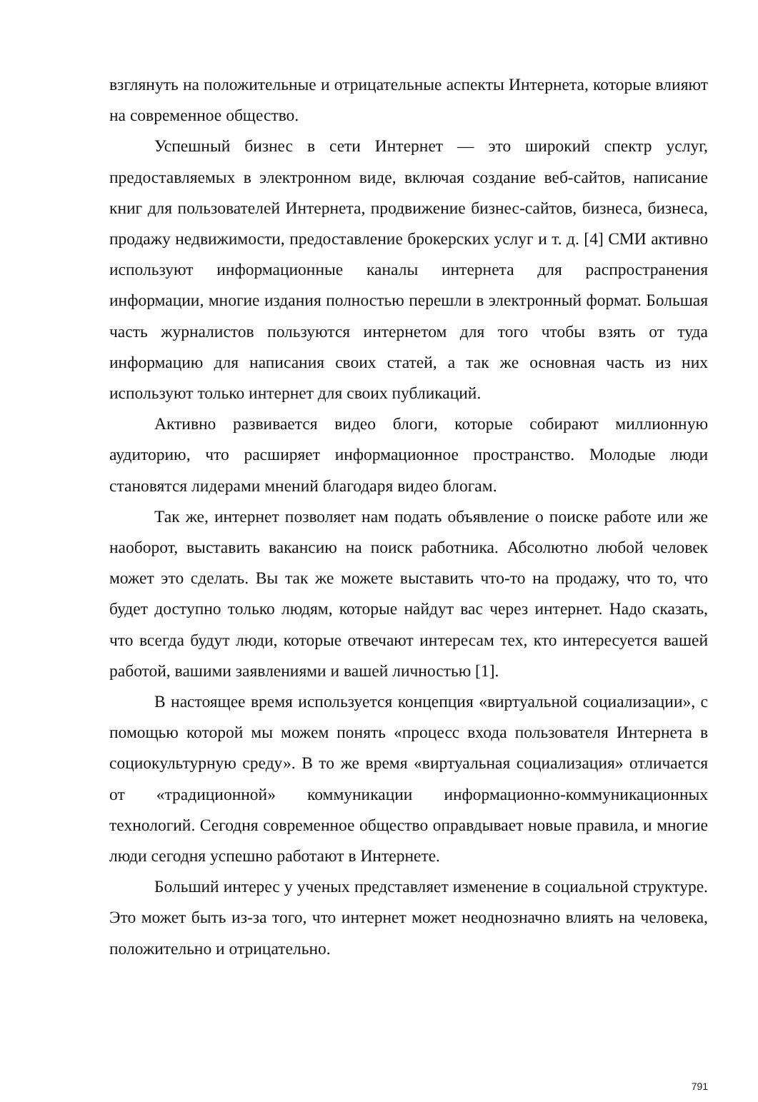взглянуть на положительные и отрицательные аспекты Интернета, которые влияют на современное общество.
Успешный бизнес в сети Интернет — это широкий спектр услуг, предоставляемых в электронном виде, включая создание веб-сайтов, написание книг для пользователей Интернета, продвижение бизнес-сайтов, бизнеса, бизнеса, продажу недвижимости, предоставление брокерских услуг и т. д. [4] СМИ активно используют информационные каналы интернета для распространения информации, многие издания полностью перешли в электронный формат. Большая часть журналистов пользуются интернетом для того чтобы взять от туда информацию для написания своих статей, а так же основная часть из них используют только интернет для своих публикаций.
Активно развивается видео блоги, которые собирают миллионную аудиторию, что расширяет информационное пространство. Молодые люди становятся лидерами мнений благодаря видео блогам.
Так же, интернет позволяет нам подать объявление о поиске работе или же наоборот, выставить вакансию на поиск работника. Абсолютно любой человек может это сделать. Вы так же можете выставить что-то на продажу, что то, что будет доступно только людям, которые найдут вас через интернет. Надо сказать, что всегда будут люди, которые отвечают интересам тех, кто интересуется вашей работой, вашими заявлениями и вашей личностью [1].
В настоящее время используется концепция «виртуальной социализации», с помощью которой мы можем понять «процесс входа пользователя Интернета в социокультурную среду». В то же время «виртуальная социализация» отличается от «традиционной» коммуникации информационно-коммуникационных технологий. Сегодня современное общество оправдывает новые правила, и многие люди сегодня успешно работают в Интернете.
Больший интерес у ученых представляет изменение в социальной структуре. Это может быть из-за того, что интернет может неоднозначно влиять на человека, положительно и отрицательно.
791